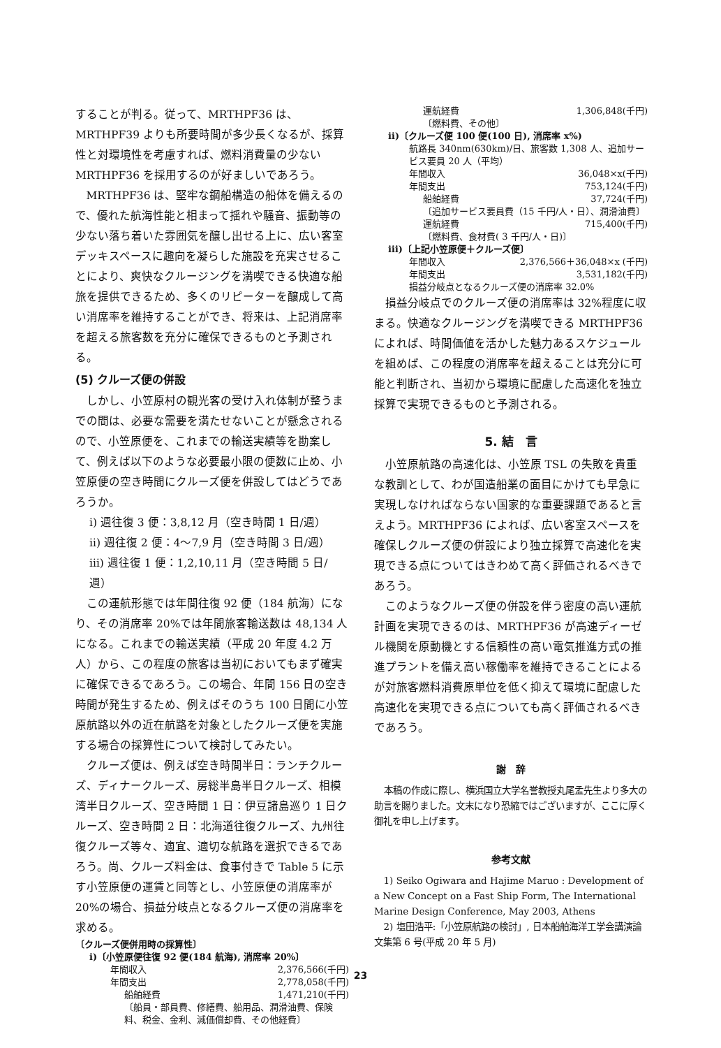することが判る。従って、MRTHPF36 は、MRTHPF39 よりも所要時間が多少長くなるが、採算性と対環境性を考慮すれば、燃料消費量の少ない MRTHPF36 を採用するのが好ましいであろう。
MRTHPF36 は、堅牢な鋼船構造の船体を備えるので、優れた航海性能と相まって揺れや騒音、振動等の少ない落ち着いた雰囲気を醸し出せる上に、広い客室デッキスペースに趣向を凝らした施設を充実させることにより、爽快なクルージングを満喫できる快適な船旅を提供できるため、多くのリピーターを醸成して高い消席率を維持することができ、将来は、上記消席率を超える旅客数を充分に確保できるものと予測される。
(5) クルーズ便の併設
しかし、小笠原村の観光客の受け入れ体制が整うまでの間は、必要な需要を満たせないことが懸念されるので、小笠原便を、これまでの輸送実績等を勘案して、例えば以下のような必要最小限の便数に止め、小笠原便の空き時間にクルーズ便を併設してはどうであろうか。
ⅰ) 週往復 3 便：3,8,12 月（空き時間 1 日/週）
ⅱ) 週往復 2 便：4～7,9 月（空き時間 3 日/週）
ⅲ) 週往復 1 便：1,2,10,11 月（空き時間 5 日/週）
この運航形態では年間往復 92 便（184 航海）になり、その消席率 20%では年間旅客輸送数は 48,134 人になる。これまでの輸送実績（平成 20 年度 4.2 万人）から、この程度の旅客は当初においてもまず確実に確保できるであろう。この場合、年間 156 日の空き時間が発生するため、例えばそのうち 100 日間に小笠原航路以外の近在航路を対象としたクルーズ便を実施する場合の採算性について検討してみたい。
クルーズ便は、例えば空き時間半日：ランチクルーズ、ディナークルーズ、房総半島半日クルーズ、相模湾半日クルーズ、空き時間 1 日：伊豆諸島巡り 1 日クルーズ、空き時間 2 日：北海道往復クルーズ、九州往復クルーズ等々、適宜、適切な航路を選択できるであろう。尚、クルーズ料金は、食事付きで Table 5 に示す小笠原便の運賃と同等とし、小笠原便の消席率が 20%の場合、損益分岐点となるクルーズ便の消席率を求める。
〔クルーズ便併用時の採算性〕
ⅰ)〔小笠原便往復 92 便(184 航海), 消席率 20%〕
年間収入 2,376,566(千円)
年間支出 2,778,058(千円)
船舶経費 1,471,210(千円)
〔船員・部員費、修繕費、船用品、潤滑油費、保険料、税金、金利、減価償却費、その他経費〕
運航経費 1,306,848(千円)
〔燃料費、その他〕
ⅱ)〔クルーズ便 100 便(100 日), 消席率 x%)
航路長 340nm(630km)/日、旅客数 1,308 人、追加サービス要員 20 人（平均）
年間収入 36,048×x(千円)
年間支出 753,124(千円)
船舶経費 37,724(千円)
〔追加サービス要員費（15 千円/人・日）、潤滑油費〕
運航経費 715,400(千円)
〔燃料費、食材費( 3 千円/人・日)〕
ⅲ)〔上記小笠原便＋クルーズ便〕
年間収入 2,376,566＋36,048×x (千円)
年間支出 3,531,182(千円)
損益分岐点となるクルーズ便の消席率 32.0%
損益分岐点でのクルーズ便の消席率は 32%程度に収まる。快適なクルージングを満喫できる MRTHPF36 によれば、時間価値を活かした魅力あるスケジュールを組めば、この程度の消席率を超えることは充分に可能と判断され、当初から環境に配慮した高速化を独立採算で実現できるものと予測される。
5. 結　言
小笠原航路の高速化は、小笠原 TSL の失敗を貴重な教訓として、わが国造船業の面目にかけても早急に実現しなければならない国家的な重要課題であると言えよう。MRTHPF36 によれば、広い客室スペースを確保しクルーズ便の併設により独立採算で高速化を実現できる点についてはきわめて高く評価されるべきであろう。
このようなクルーズ便の併設を伴う密度の高い運航計画を実現できるのは、MRTHPF36 が高速ディーゼル機関を原動機とする信頼性の高い電気推進方式の推進プラントを備え高い稼働率を維持できることによるが対旅客燃料消費原単位を低く抑えて環境に配慮した高速化を実現できる点についても高く評価されるべきであろう。
謝　辞
本稿の作成に際し、横浜国立大学名誉教授丸尾孟先生より多大の助言を賜りました。文末になり恐縮ではございますが、ここに厚く御礼を申し上げます。
参考文献
1) Seiko Ogiwara and Hajime Maruo : Development of a New Concept on a Fast Ship Form, The International Marine Design Conference, May 2003, Athens
2) 塩田浩平:「小笠原航路の検討」, 日本船舶海洋工学会講演論文集第 6 号(平成 20 年 5 月)
23